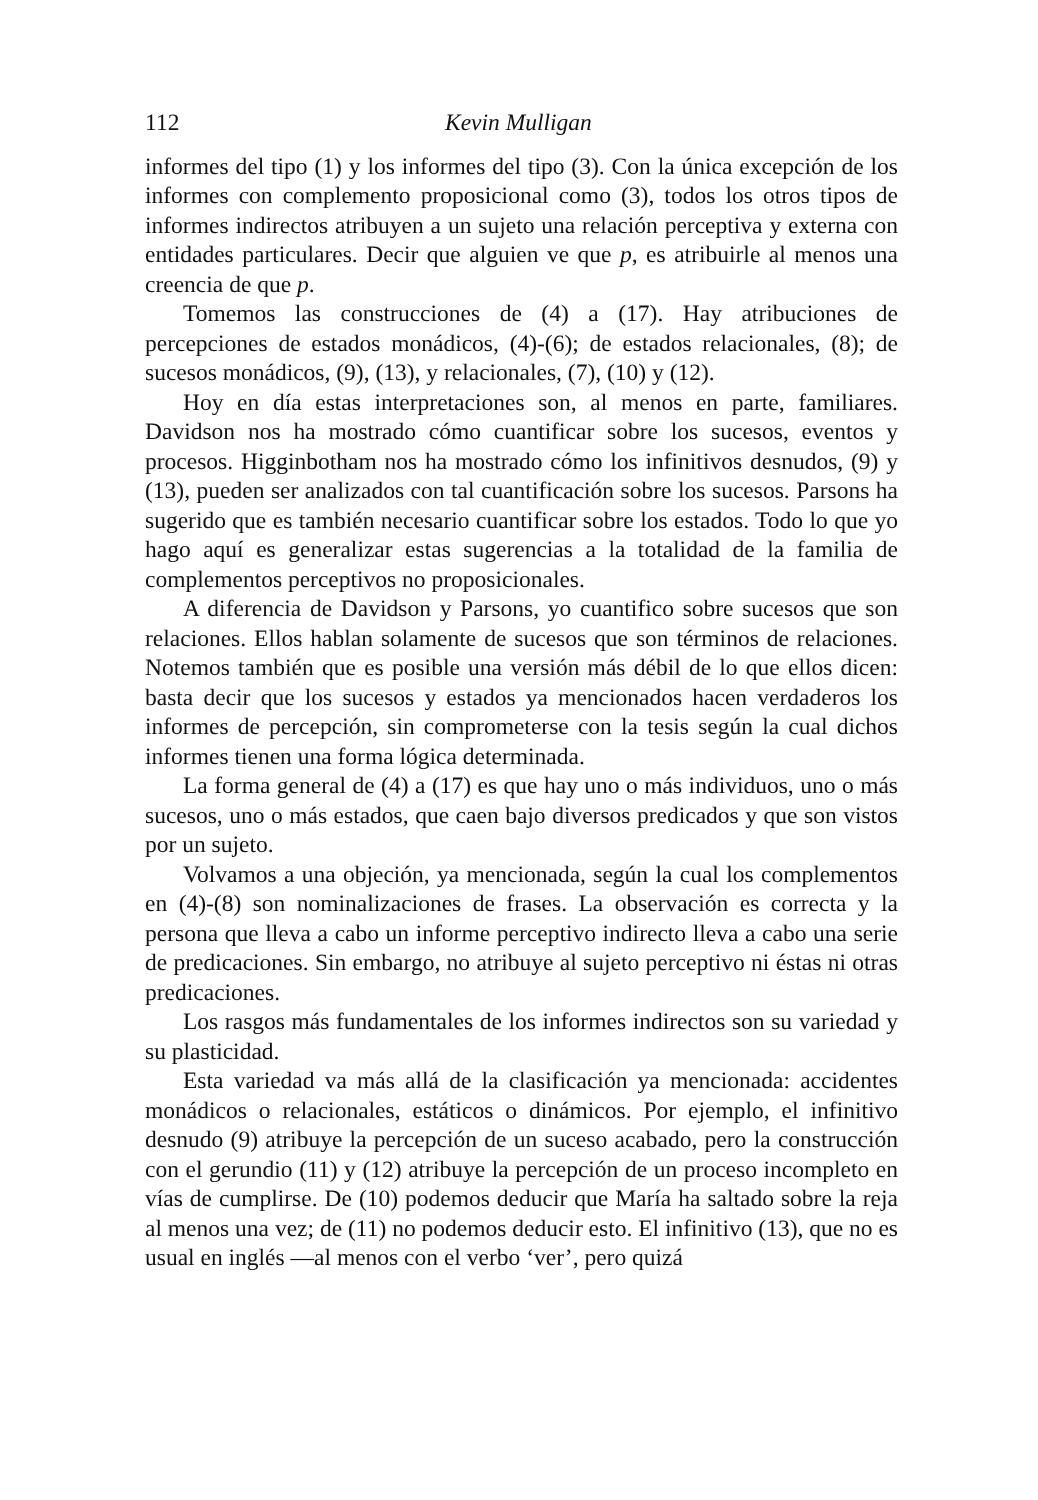112 Kevin Mulligan
informes del tipo (1) y los informes del tipo (3). Con la única excepción de los informes con complemento proposicional como (3), todos los otros tipos de informes indirectos atribuyen a un sujeto una relación perceptiva y externa con entidades particulares. Decir que alguien ve que p, es atribuirle al menos una creencia de que p.
Tomemos las construcciones de (4) a (17). Hay atribuciones de percepciones de estados monádicos, (4)-(6); de estados relacionales, (8); de sucesos monádicos, (9), (13), y relacionales, (7), (10) y (12).
Hoy en día estas interpretaciones son, al menos en parte, familiares. Davidson nos ha mostrado cómo cuantificar sobre los sucesos, eventos y procesos. Higginbotham nos ha mostrado cómo los infinitivos desnudos, (9) y (13), pueden ser analizados con tal cuantificación sobre los sucesos. Parsons ha sugerido que es también necesario cuantificar sobre los estados. Todo lo que yo hago aquí es generalizar estas sugerencias a la totalidad de la familia de complementos perceptivos no proposicionales.
A diferencia de Davidson y Parsons, yo cuantifico sobre sucesos que son relaciones. Ellos hablan solamente de sucesos que son términos de relaciones. Notemos también que es posible una versión más débil de lo que ellos dicen: basta decir que los sucesos y estados ya mencionados hacen verdaderos los informes de percepción, sin comprometerse con la tesis según la cual dichos informes tienen una forma lógica determinada.
La forma general de (4) a (17) es que hay uno o más individuos, uno o más sucesos, uno o más estados, que caen bajo diversos predicados y que son vistos por un sujeto.
Volvamos a una objeción, ya mencionada, según la cual los complementos en (4)-(8) son nominalizaciones de frases. La observación es correcta y la persona que lleva a cabo un informe perceptivo indirecto lleva a cabo una serie de predicaciones. Sin embargo, no atribuye al sujeto perceptivo ni éstas ni otras predicaciones.
Los rasgos más fundamentales de los informes indirectos son su variedad y su plasticidad.
Esta variedad va más allá de la clasificación ya mencionada: accidentes monádicos o relacionales, estáticos o dinámicos. Por ejemplo, el infinitivo desnudo (9) atribuye la percepción de un suceso acabado, pero la construcción con el gerundio (11) y (12) atribuye la percepción de un proceso incompleto en vías de cumplirse. De (10) podemos deducir que María ha saltado sobre la reja al menos una vez; de (11) no podemos deducir esto. El infinitivo (13), que no es usual en inglés —al menos con el verbo ‘ver’, pero quizá